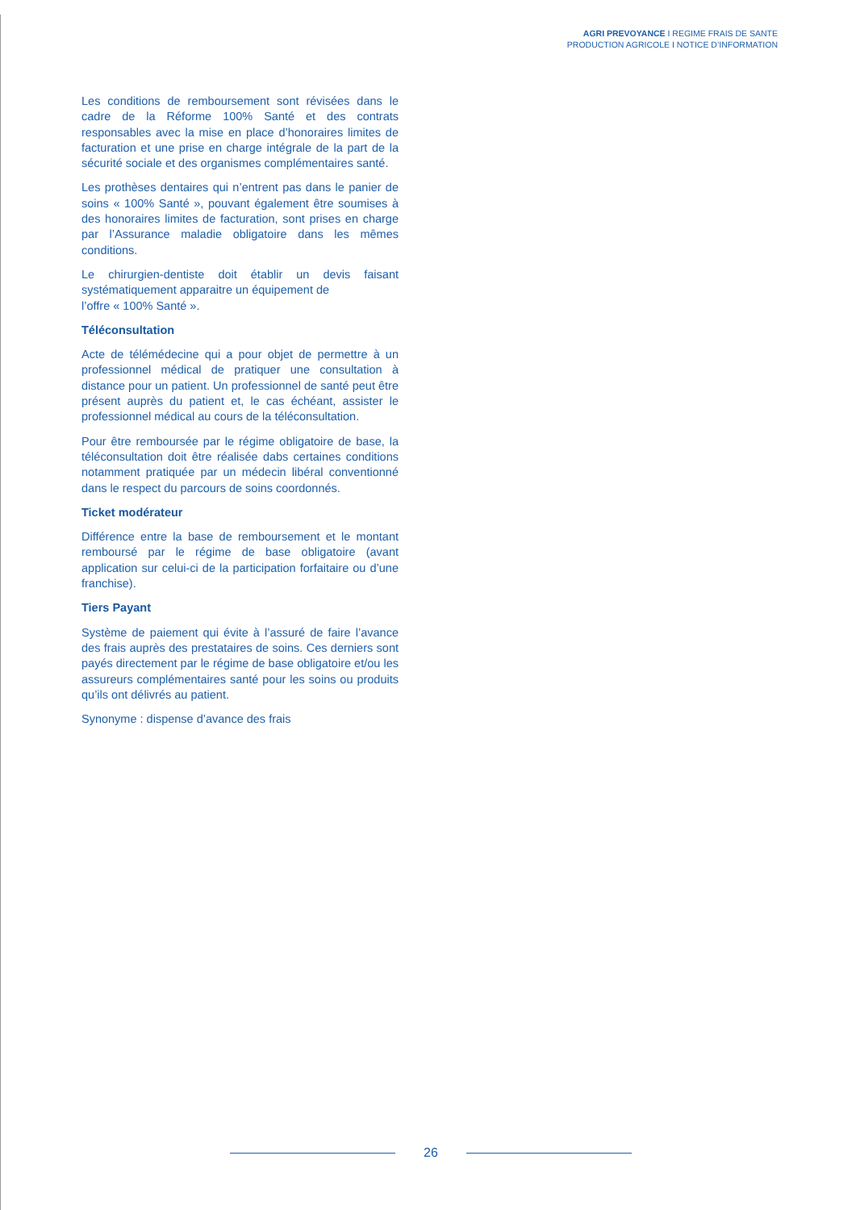AGRI PREVOYANCE I REGIME FRAIS DE SANTE
PRODUCTION AGRICOLE I NOTICE D’INFORMATION
Les conditions de remboursement sont révisées dans le cadre de la Réforme 100% Santé et des contrats responsables avec la mise en place d’honoraires limites de facturation et une prise en charge intégrale de la part de la sécurité sociale et des organismes complémentaires santé.
Les prothèses dentaires qui n’entrent pas dans le panier de soins « 100% Santé », pouvant également être soumises à des honoraires limites de facturation, sont prises en charge par l’Assurance maladie obligatoire dans les mêmes conditions.
Le chirurgien-dentiste doit établir un devis faisant systématiquement apparaitre un équipement de
l’offre « 100% Santé ».
Téléconsultation
Acte de télémédecine qui a pour objet de permettre à un professionnel médical de pratiquer une consultation à distance pour un patient. Un professionnel de santé peut être présent auprès du patient et, le cas échéant, assister le professionnel médical au cours de la téléconsultation.
Pour être remboursée par le régime obligatoire de base, la téléconsultation doit être réalisée dabs certaines conditions notamment pratiquée par un médecin libéral conventionné dans le respect du parcours de soins coordonnés.
Ticket modérateur
Différence entre la base de remboursement et le montant remboursé par le régime de base obligatoire (avant application sur celui-ci de la participation forfaitaire ou d’une franchise).
Tiers Payant
Système de paiement qui évite à l’assuré de faire l’avance des frais auprès des prestataires de soins. Ces derniers sont payés directement par le régime de base obligatoire et/ou les assureurs complémentaires santé pour les soins ou produits qu’ils ont délivrés au patient.
Synonyme : dispense d’avance des frais
26